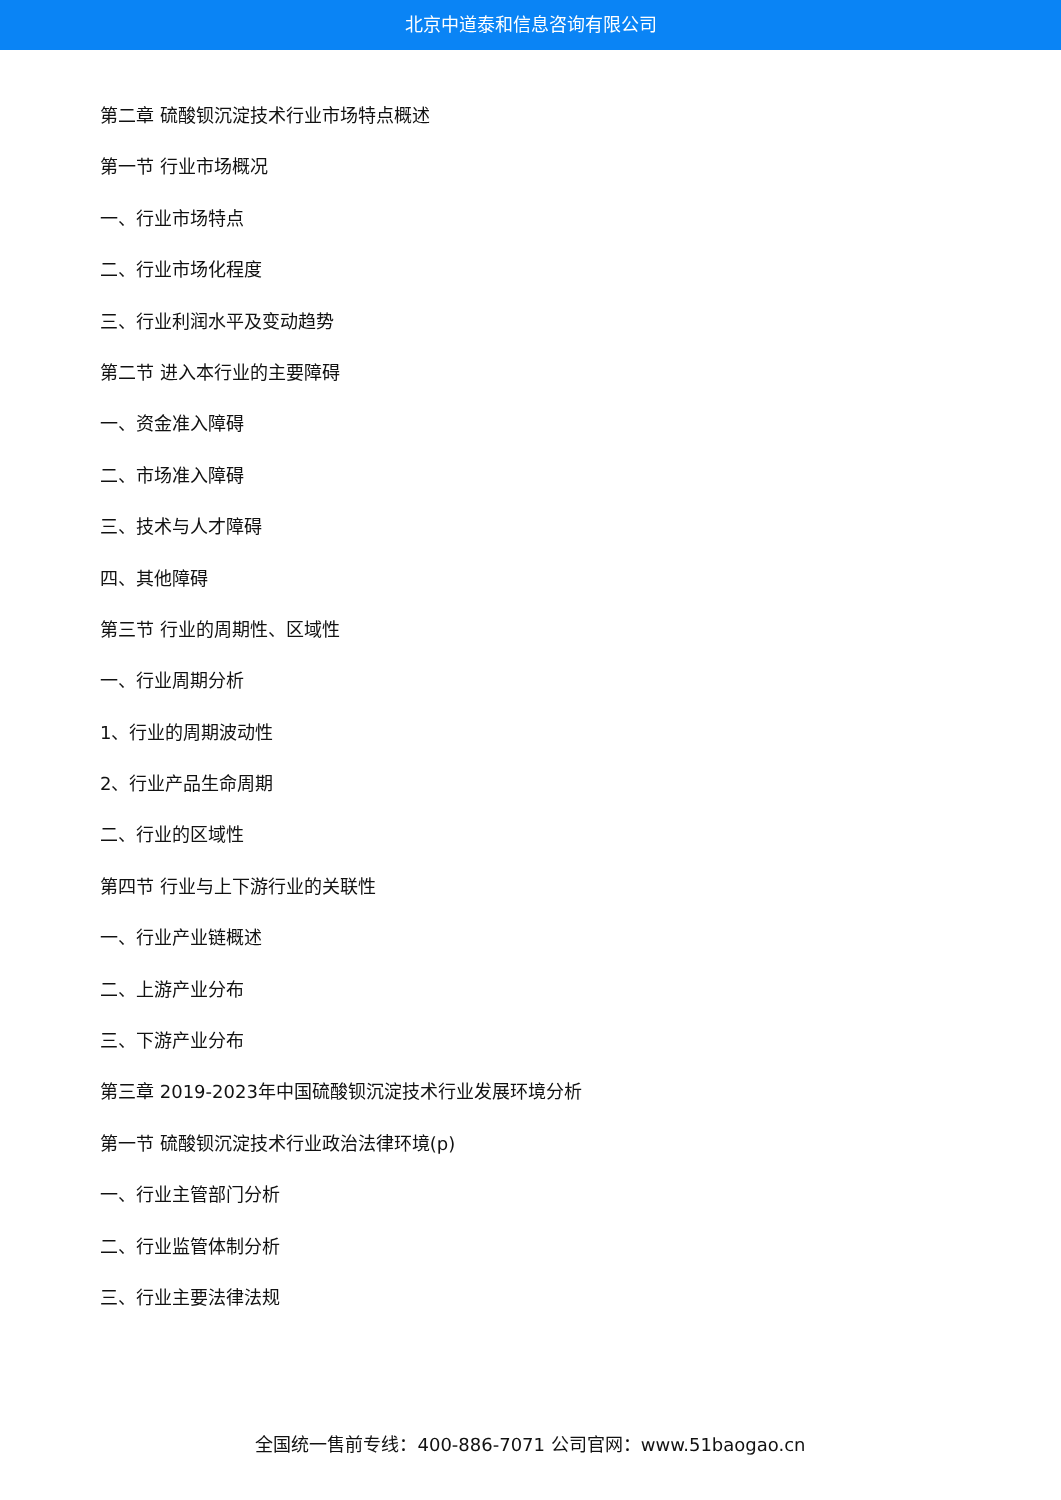北京中道泰和信息咨询有限公司
第二章 硫酸钡沉淀技术行业市场特点概述
第一节 行业市场概况
一、行业市场特点
二、行业市场化程度
三、行业利润水平及变动趋势
第二节 进入本行业的主要障碍
一、资金准入障碍
二、市场准入障碍
三、技术与人才障碍
四、其他障碍
第三节 行业的周期性、区域性
一、行业周期分析
1、行业的周期波动性
2、行业产品生命周期
二、行业的区域性
第四节 行业与上下游行业的关联性
一、行业产业链概述
二、上游产业分布
三、下游产业分布
第三章 2019-2023年中国硫酸钡沉淀技术行业发展环境分析
第一节 硫酸钡沉淀技术行业政治法律环境(p)
一、行业主管部门分析
二、行业监管体制分析
三、行业主要法律法规
全国统一售前专线：400-886-7071 公司官网：www.51baogao.cn